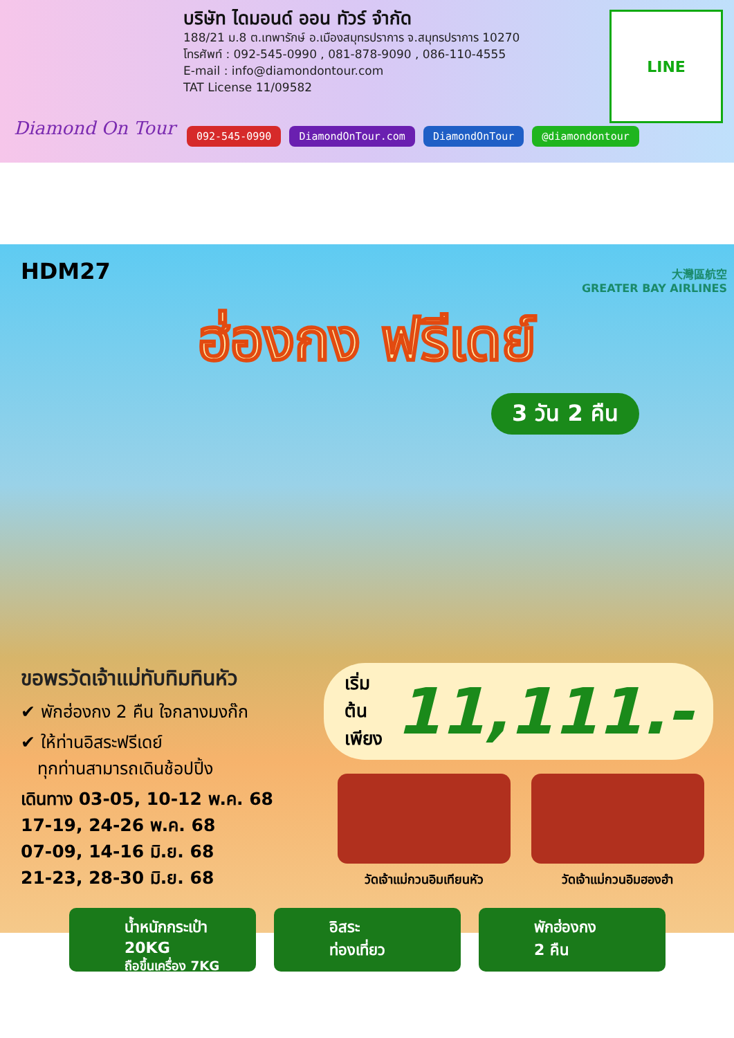Diamond On Tour
บริษัท ไดมอนด์ ออน ทัวร์ จำกัด
188/21 ม.8 ต.เทพารักษ์ อ.เมืองสมุทรปราการ จ.สมุทรปราการ 10270
โทรศัพท์ : 092-545-0990 , 081-878-9090 , 086-110-4555
E-mail : info@diamondontour.com
TAT License 11/09582
LINE
092-545-0990 DiamondOnTour.com DiamondOnTour @diamondontour
HDM27
大灣區航空
GREATER BAY AIRLINES
ฮ่องกง ฟรีเดย์
3 วัน 2 คืน
ขอพรวัดเจ้าแม่ทับทิมทินหัว
✔ พักฮ่องกง 2 คืน ใจกลางมงก๊ก
✔ ให้ท่านอิสระฟรีเดย์
ทุกท่านสามารถเดินช้อปปิ้ง
เดินทาง 03-05, 10-12 พ.ค. 68
17-19, 24-26 พ.ค. 68
07-09, 14-16 มิ.ย. 68
21-23, 28-30 มิ.ย. 68
เริ่มต้น
เพียง 11,111.-
วัดเจ้าแม่กวนอิมเทียนหัว
วัดเจ้าแม่กวนอิมฮองฮำ
น้ำหนักกระเป๋า 20KG
ถือขึ้นเครื่อง 7KG
อิสระ
ท่องเที่ยว
พักฮ่องกง
2 คืน